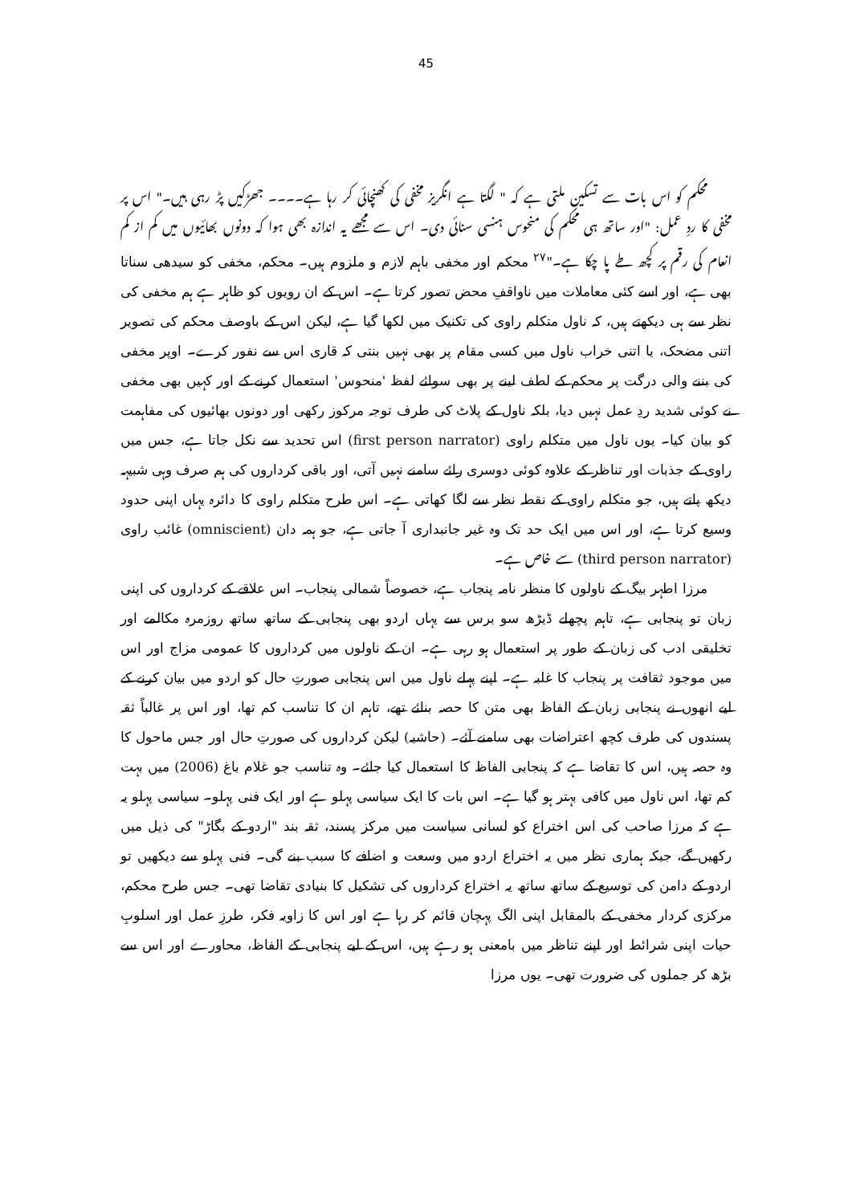45
محکم کو اس بات سے تسکین ملتی ہے کہ " لگتا ہے انگریز مخفی کی کھنچائی کر رہا ہے۔۔۔۔ جھڑکیں پڑ رہی ہیں۔" اس پر مخفی کا ردِ عمل: "اور ساتھ ہی محکم کی منحوس ہنسی سنائی دی۔ اس سے مجھے یہ اندازہ بھی ہوا کہ دونوں بھائیوں میں کم از کم انعام کی رقم پر کچھ طے پا چکا ہے۔"<sup>۲۷</sup> محکم اور مخفی باہم لازم و ملزوم ہیں۔ محکم، مخفی کو سیدھی سناتا بھی ہے، اور اسے کئی معاملات میں ناواقفِ محض تصور کرتا ہے۔ اس کے ان رویوں کو ظاہر ہے ہم مخفی کی نظر سے ہی دیکھتے ہیں، کہ ناول متکلم راوی کی تکنیک میں لکھا گیا ہے، لیکن اس کے باوصف محکم کی تصویر اتنی مضحک، یا اتنی خراب ناول میں کسی مقام پر بھی نہیں بنتی کہ قاری اس سے نفور کرے۔ اوپر مخفی کی بننے والی درگت پر محکم کے لطف لینے پر بھی سوائے لفظ 'منحوس' استعمال کرنے کے اور کہیں بھی مخفی نے کوئی شدید ردِ عمل نہیں دیا، بلکہ ناول کے پلاٹ کی طرف توجہ مرکوز رکھی اور دونوں بھائیوں کی مفاہمت کو بیان کیا۔ یوں ناول میں متکلم راوی (first person narrator) اس تحدید سے نکل جاتا ہے، جس میں راوی کے جذبات اور تناظر کے علاوہ کوئی دوسری رائے سامنے نہیں آتی، اور باقی کرداروں کی ہم صرف وہی شبیہہ دیکھ پاتے ہیں، جو متکلم راوی کے نقطہ نظر سے لگا کھاتی ہے۔ اس طرح متکلم راوی کا دائرہ یہاں اپنی حدود وسیع کرتا ہے، اور اس میں ایک حد تک وہ غیر جانبداری آ جاتی ہے، جو ہمہ دان (omniscient) غائب راوی (third person narrator) سے خاص ہے۔
مرزا اطہر بیگ کے ناولوں کا منظر نامہ پنجاب ہے، خصوصاً شمالی پنجاب۔ اس علاقے کے کرداروں کی اپنی زبان تو پنجابی ہے، تاہم پچھلے ڈیڑھ سو برس سے یہاں اردو بھی پنجابی کے ساتھ ساتھ روزمرہ مکالمے اور تخلیقی ادب کی زبان کے طور پر استعمال ہو رہی ہے۔ ان کے ناولوں میں کرداروں کا عمومی مزاج اور اس میں موجود ثقافت پر پنجاب کا غلبہ ہے۔ اپنے پہلے ناول میں اس پنجابی صورتِ حال کو اردو میں بیان کرنے کے لیے انھوں نے پنجابی زبان کے الفاظ بھی متن کا حصہ بنائے تھے، تاہم ان کا تناسب کم تھا، اور اس پر غالباً ثقہ پسندوں کی طرف کچھ اعتراضات بھی سامنے آئے۔ (حاشیہ) لیکن کرداروں کی صورتِ حال اور جس ماحول کا وہ حصہ ہیں، اس کا تقاضا ہے کہ پنجابی الفاظ کا استعمال کیا جائے۔ وہ تناسب جو غلام باغ (2006) میں بہت کم تھا، اس ناول میں کافی بہتر ہو گیا ہے۔ اس بات کا ایک سیاسی پہلو ہے اور ایک فنی پہلو۔ سیاسی پہلو یہ ہے کہ مرزا صاحب کی اس اختراع کو لسانی سیاست میں مرکز پسند، ثقہ بند "اردو کے بگاڑ" کی ذیل میں رکھیں گے، جبکہ ہماری نظر میں یہ اختراع اردو میں وسعت و اضافے کا سبب بنے گی۔ فنی پہلو سے دیکھیں تو اردو کے دامن کی توسیع کے ساتھ ساتھ یہ اختراع کرداروں کی تشکیل کا بنیادی تقاضا تھی۔ جس طرح محکم، مرکزی کردار مخفی کے بالمقابل اپنی الگ پہچان قائم کر رہا ہے اور اس کا زاویہ فکر، طرزِ عمل اور اسلوبِ حیات اپنی شرائط اور اپنے تناظر میں بامعنی ہو رہے ہیں، اس کے لیے پنجابی کے الفاظ، محاورے اور اس سے بڑھ کر جملوں کی ضرورت تھی۔ یوں مرزا